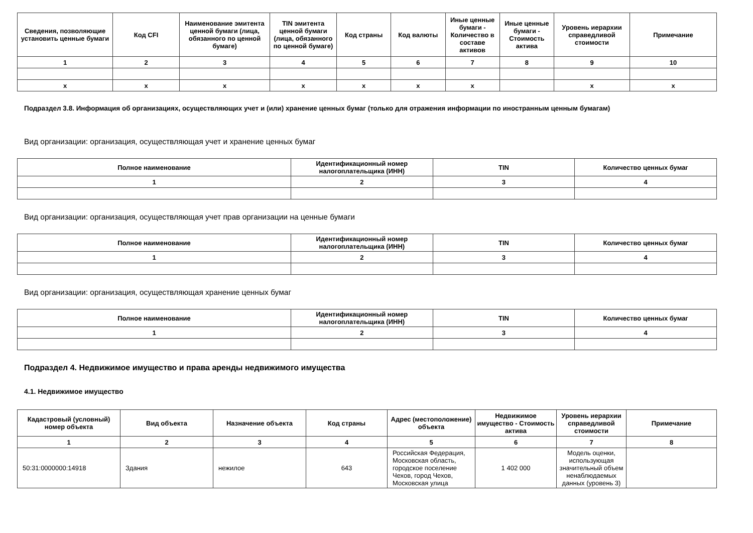| Сведения, позволяющие установить ценные бумаги | Код CFI | Наименование эмитента ценной бумаги (лица, обязанного по ценной бумаге) | TIN эмитента ценной бумаги (лица, обязанного по ценной бумаге) | Код страны | Код валюты | Иные ценные бумаги - Количество в составе активов | Иные ценные бумаги - Стоимость актива | Уровень иерархии справедливой стоимости | Примечание |
| --- | --- | --- | --- | --- | --- | --- | --- | --- | --- |
| 1 | 2 | 3 | 4 | 5 | 6 | 7 | 8 | 9 | 10 |
| x | x | x | x | x | x | x | | x | x |
Подраздел 3.8. Информация об организациях, осуществляющих учет и (или) хранение ценных бумаг (только для отражения информации по иностранным ценным бумагам)
Вид организации: организация, осуществляющая учет и хранение ценных бумаг
| Полное наименование | Идентификационный номер налогоплательщика (ИНН) | TIN | Количество ценных бумаг |
| --- | --- | --- | --- |
| 1 | 2 | 3 | 4 |
Вид организации: организация, осуществляющая учет прав организации на ценные бумаги
| Полное наименование | Идентификационный номер налогоплательщика (ИНН) | TIN | Количество ценных бумаг |
| --- | --- | --- | --- |
| 1 | 2 | 3 | 4 |
Вид организации: организация, осуществляющая хранение ценных бумаг
| Полное наименование | Идентификационный номер налогоплательщика (ИНН) | TIN | Количество ценных бумаг |
| --- | --- | --- | --- |
| 1 | 2 | 3 | 4 |
Подраздел 4. Недвижимое имущество и права аренды недвижимого имущества
4.1. Недвижимое имущество
| Кадастровый (условный) номер объекта | Вид объекта | Назначение объекта | Код страны | Адрес (местоположение) объекта | Недвижимое имущество - Стоимость актива | Уровень иерархии справедливой стоимости | Примечание |
| --- | --- | --- | --- | --- | --- | --- | --- |
| 1 | 2 | 3 | 4 | 5 | 6 | 7 | 8 |
| 50:31:0000000:14918 | Здания | нежилое | 643 | Российская Федерация, Московская область, городское поселение Чехов, город Чехов, Московская улица | 1 402 000 | Модель оценки, использующая значительный объем ненаблюдаемых данных (уровень 3) | |